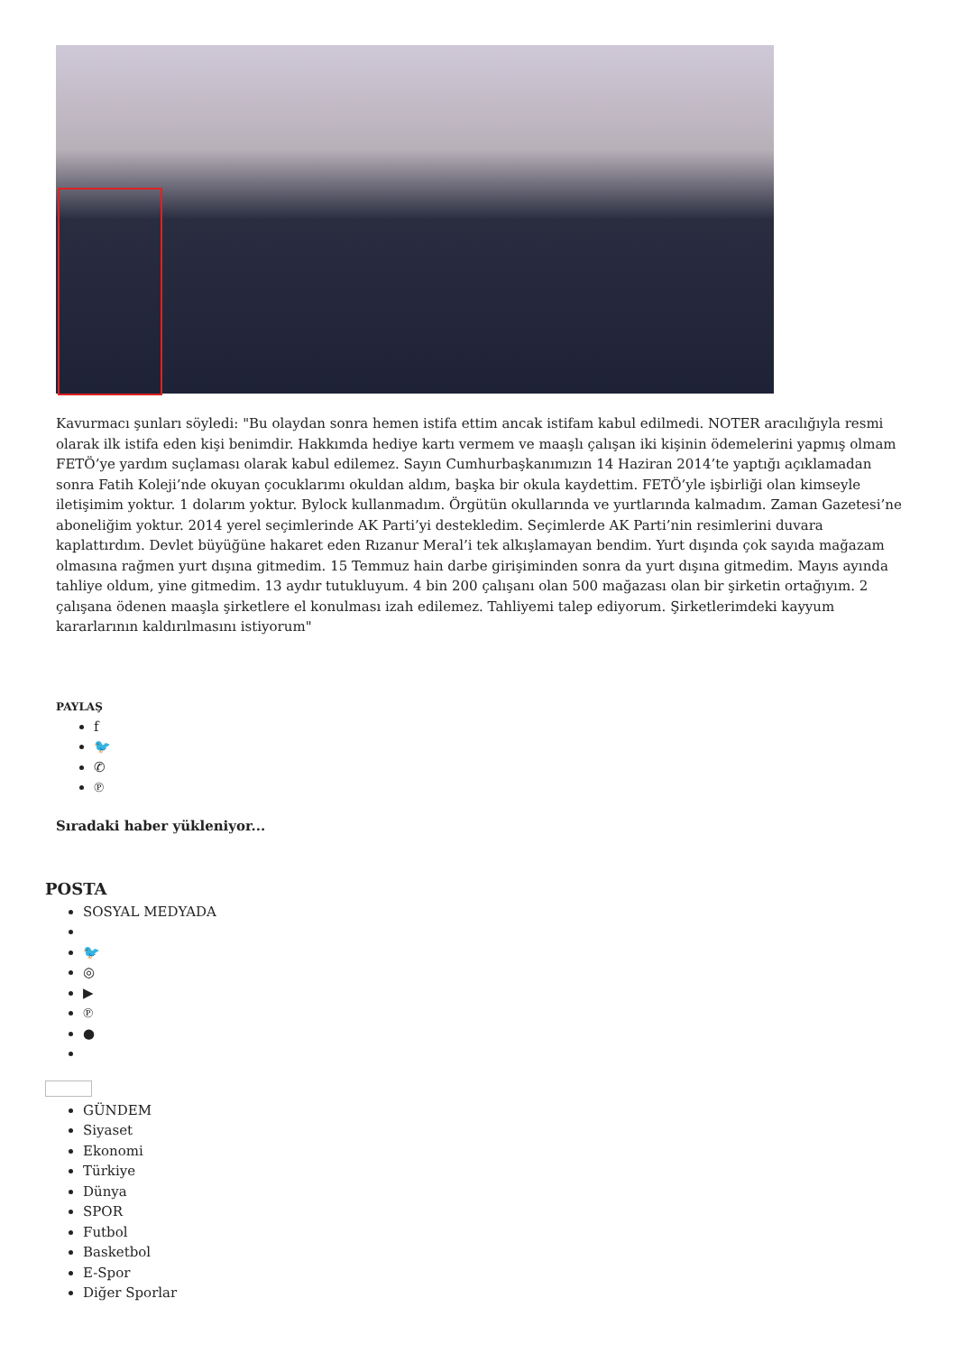Kavurmacı şunları söyledi: "Bu olaydan sonra hemen istifa ettim ancak istifam kabul edilmedi. NOTER aracılığıyla resmi olarak ilk istifa eden kişi benimdir. Hakkımda hediye kartı vermem ve maaşlı çalışan iki kişinin ödemelerini yapmış olmam FETÖ’ye yardım suçlaması olarak kabul edilemez. Sayın Cumhurbaşkanımızın 14 Haziran 2014’te yaptığı açıklamadan sonra Fatih Koleji’nde okuyan çocuklarımı okuldan aldım, başka bir okula kaydettim. FETÖ’yle işbirliği olan kimseyle iletişimim yoktur. 1 dolarım yoktur. Bylock kullanmadım. Örgütün okullarında ve yurtlarında kalmadım. Zaman Gazetesi’ne aboneliğim yoktur. 2014 yerel seçimlerinde AK Parti’yi destekledim. Seçimlerde AK Parti’nin resimlerini duvara kaplattırdım. Devlet büyüğüne hakaret eden Rızanur Meral’i tek alkışlamayan bendim. Yurt dışında çok sayıda mağazam olmasına rağmen yurt dışına gitmedim. 15 Temmuz hain darbe girişiminden sonra da yurt dışına gitmedim. Mayıs ayında tahliye oldum, yine gitmedim. 13 aydır tutukluyum. 4 bin 200 çalışanı olan 500 mağazası olan bir şirketin ortağıyım. 2 çalışana ödenen maaşla şirketlere el konulması izah edilemez. Tahliyemi talep ediyorum. Şirketlerimdeki kayyum kararlarının kaldırılmasını istiyorum"
PAYLAŞ
f
🐦
✆
℗
Sıradaki haber yükleniyor...
POSTA
SOSYAL MEDYADA
🐦
◎
▶
℗
●
GÜNDEM
Siyaset
Ekonomi
Türkiye
Dünya
SPOR
Futbol
Basketbol
E-Spor
Diğer Sporlar